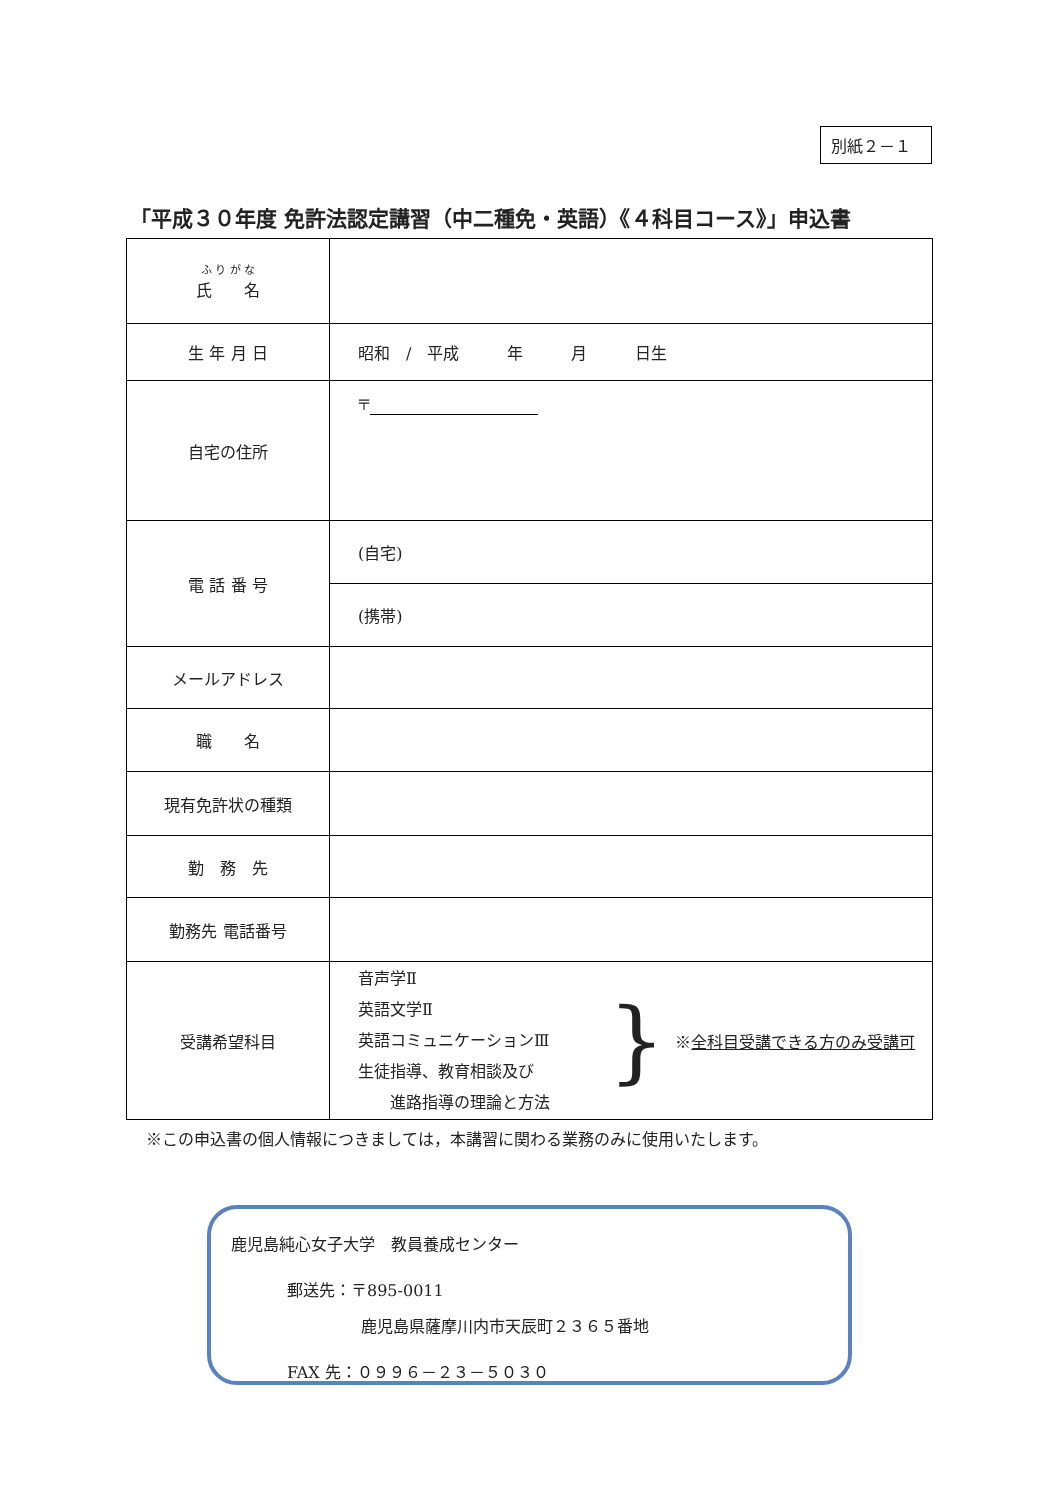別紙２－１
「平成３０年度 免許法認定講習（中二種免・英語）《４科目コース》」申込書
| ふ り が な 氏 名 | |
| 生 年 月 日 | 昭和 / 平成 年 月 日生 |
| 自宅の住所 | 〒 |
| 電 話 番 号 | (自宅) |
| | (携帯) |
| メールアドレス | |
| 職 名 | |
| 現有免許状の種類 | |
| 勤 務 先 | |
| 勤務先 電話番号 | |
| 受講希望科目 | 音声学Ⅱ 英語文学Ⅱ 英語コミュニケーションⅢ 生徒指導、教育相談及び 進路指導の理論と方法 } ※ 全科目受講できる方のみ受講可 |
※この申込書の個人情報につきましては，本講習に関わる業務のみに使用いたします。
鹿児島純心女子大学　教員養成センター
郵送先：〒895-0011
鹿児島県薩摩川内市天辰町２３６５番地
FAX 先：０９９６－２３－５０３０